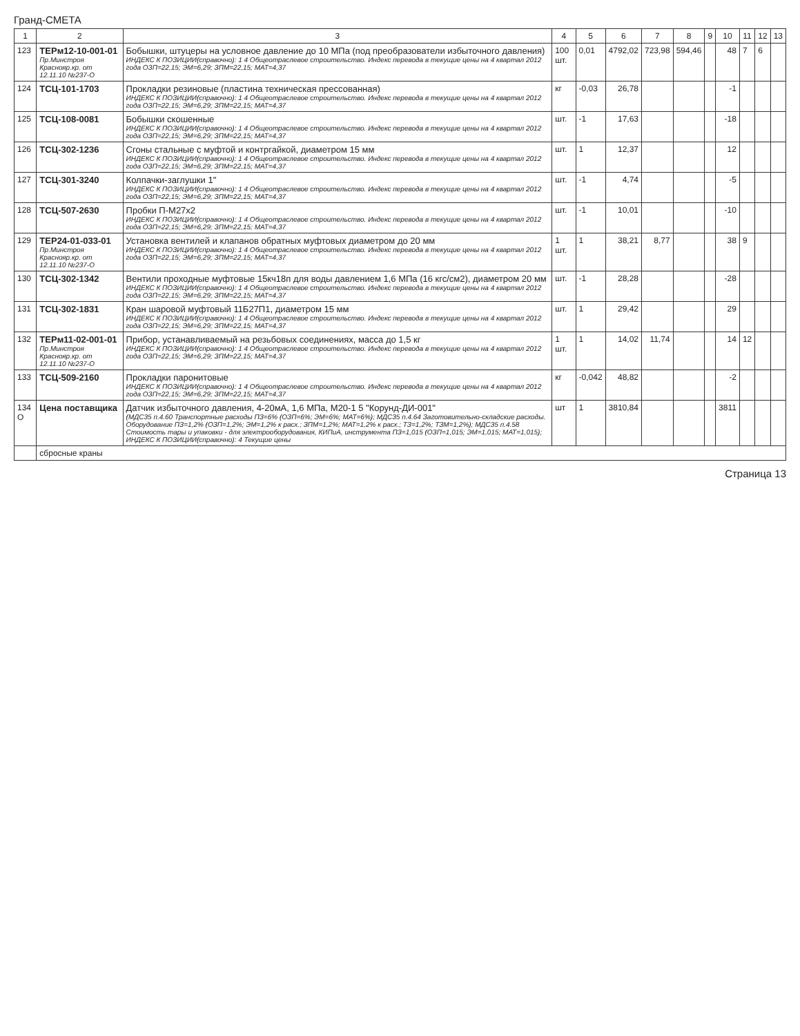Гранд-СМЕТА
| 1 | 2 | 3 | 4 | 5 | 6 | 7 | 8 | 9 | 10 | 11 | 12 | 13 |
| --- | --- | --- | --- | --- | --- | --- | --- | --- | --- | --- | --- | --- |
| 123 | ТЕРм12-10-001-01 Пр.Минстроя Краснояр.кр. от 12.11.10 №237-О | Бобышки, штуцеры на условное давление до 10 МПа (под преобразователи избыточного давления) ИНДЕКС К ПОЗИЦИИ(справочно): 1 4 Общеотраслевое строительство. Индекс перевода в текущие цены на 4 квартал 2012 года ОЗП=22,15; ЭМ=6,29; ЗПМ=22,15; МАТ=4,37 | 100 шт. | 0,01 | 4792,02 | 723,98 | 594,46 | | 48 | 7 | 6 | |
| 124 | ТСЦ-101-1703 | Прокладки резиновые (пластина техническая прессованная) ИНДЕКС К ПОЗИЦИИ(справочно): 1 4 Общеотраслевое строительство. Индекс перевода в текущие цены на 4 квартал 2012 года ОЗП=22,15; ЭМ=6,29; ЗПМ=22,15; МАТ=4,37 | кг | -0,03 | 26,78 | | | | -1 | | | |
| 125 | ТСЦ-108-0081 | Бобышки скошенные ИНДЕКС К ПОЗИЦИИ(справочно): 1 4 Общеотраслевое строительство. Индекс перевода в текущие цены на 4 квартал 2012 года ОЗП=22,15; ЭМ=6,29; ЗПМ=22,15; МАТ=4,37 | шт. | -1 | 17,63 | | | | -18 | | | |
| 126 | ТСЦ-302-1236 | Сгоны стальные с муфтой и контргайкой, диаметром 15 мм ИНДЕКС К ПОЗИЦИИ(справочно): 1 4 Общеотраслевое строительство. Индекс перевода в текущие цены на 4 квартал 2012 года ОЗП=22,15; ЭМ=6,29; ЗПМ=22,15; МАТ=4,37 | шт. | 1 | 12,37 | | | | 12 | | | |
| 127 | ТСЦ-301-3240 | Колпачки-заглушки 1" ИНДЕКС К ПОЗИЦИИ(справочно): 1 4 Общеотраслевое строительство. Индекс перевода в текущие цены на 4 квартал 2012 года ОЗП=22,15; ЭМ=6,29; ЗПМ=22,15; МАТ=4,37 | шт. | -1 | 4,74 | | | | -5 | | | |
| 128 | ТСЦ-507-2630 | Пробки П-М27х2 ИНДЕКС К ПОЗИЦИИ(справочно): 1 4 Общеотраслевое строительство. Индекс перевода в текущие цены на 4 квартал 2012 года ОЗП=22,15; ЭМ=6,29; ЗПМ=22,15; МАТ=4,37 | шт. | -1 | 10,01 | | | | -10 | | | |
| 129 | ТЕР24-01-033-01 Пр.Минстроя Краснояр.кр. от 12.11.10 №237-О | Установка вентилей и клапанов обратных муфтовых диаметром до 20 мм ИНДЕКС К ПОЗИЦИИ(справочно): 1 4 Общеотраслевое строительство. Индекс перевода в текущие цены на 4 квартал 2012 года ОЗП=22,15; ЭМ=6,29; ЗПМ=22,15; МАТ=4,37 | 1 шт. | 1 | 38,21 | 8,77 | | | 38 | 9 | | |
| 130 | ТСЦ-302-1342 | Вентили проходные муфтовые 15кч18п для воды давлением 1,6 МПа (16 кгс/см2), диаметром 20 мм ИНДЕКС К ПОЗИЦИИ(справочно): 1 4 Общеотраслевое строительство. Индекс перевода в текущие цены на 4 квартал 2012 года ОЗП=22,15; ЭМ=6,29; ЗПМ=22,15; МАТ=4,37 | шт. | -1 | 28,28 | | | | -28 | | | |
| 131 | ТСЦ-302-1831 | Кран шаровой муфтовый 11Б27П1, диаметром 15 мм ИНДЕКС К ПОЗИЦИИ(справочно): 1 4 Общеотраслевое строительство. Индекс перевода в текущие цены на 4 квартал 2012 года ОЗП=22,15; ЭМ=6,29; ЗПМ=22,15; МАТ=4,37 | шт. | 1 | 29,42 | | | | 29 | | | |
| 132 | ТЕРм11-02-001-01 Пр.Минстроя Краснояр.кр. от 12.11.10 №237-О | Прибор, устанавливаемый на резьбовых соединениях, масса до 1,5 кг ИНДЕКС К ПОЗИЦИИ(справочно): 1 4 Общеотраслевое строительство. Индекс перевода в текущие цены на 4 квартал 2012 года ОЗП=22,15; ЭМ=6,29; ЗПМ=22,15; МАТ=4,37 | 1 шт. | 1 | 14,02 | 11,74 | | | 14 | 12 | | |
| 133 | ТСЦ-509-2160 | Прокладки паронитовые ИНДЕКС К ПОЗИЦИИ(справочно): 1 4 Общеотраслевое строительство. Индекс перевода в текущие цены на 4 квартал 2012 года ОЗП=22,15; ЭМ=6,29; ЗПМ=22,15; МАТ=4,37 | кг | -0,042 | 48,82 | | | | -2 | | | |
| 134 О | Цена поставщика | Датчик избыточного давления, 4-20мА, 1,6 МПа, М20-1 5 "Корунд-ДИ-001" (МДС35 п.4.60 Транспортные расходы ПЗ=6% (ОЗП=6%; ЭМ=6%; МАТ=6%); МДС35 п.4.64 Заготовительно-складские расходы. Оборудование ПЗ=1,2% (ОЗП=1,2%; ЭМ=1,2% к расх.; ЗПМ=1,2%; МАТ=1,2% к расх.; ТЗ=1,2%; ТЗМ=1,2%); МДС35 п.4.58 Стоимость тары и упаковки - для электрооборудования, КИПиА, инструмента ПЗ=1,015 (ОЗП=1,015; ЭМ=1,015; МАТ=1,015); ИНДЕКС К ПОЗИЦИИ(справочно): 4 Текущие цены | шт | 1 | 3810,84 | | | | 3811 | | | |
| | сбросные краны | | | | | | | | | | | |
Страница 13